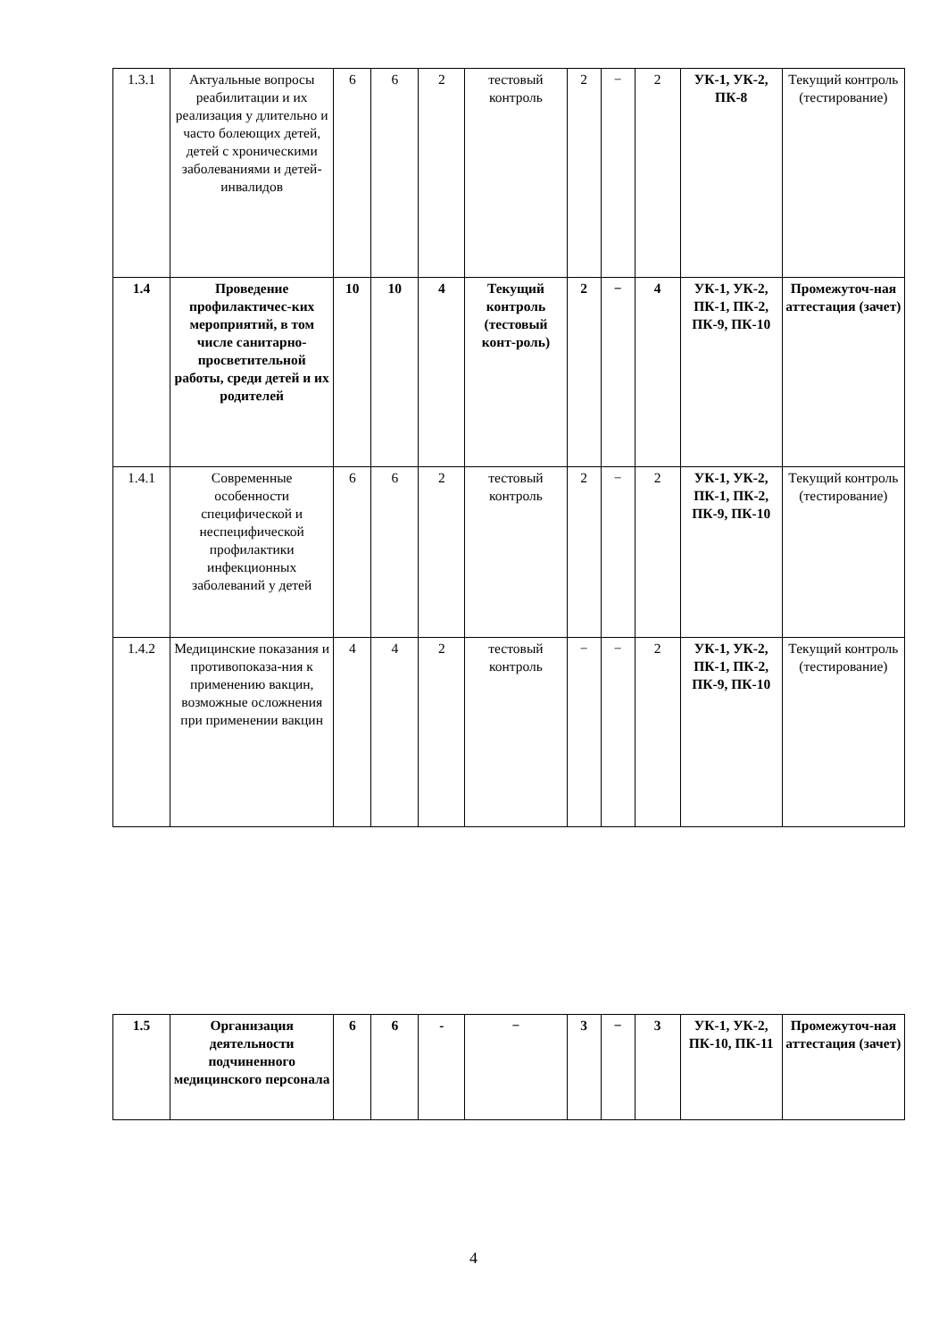| 1.3.1 | Актуальные вопросы реабилитации и их реализация у длительно и часто болеющих детей, детей с хроническими заболеваниями и детей-инвалидов | 6 | 6 | 2 | тестовый контроль | 2 | − | 2 | УК-1, УК-2, ПК-8 | Текущий контроль (тестирование) |
| 1.4 | Проведение профилактичес-ких мероприятий, в том числе санитарно-просветительной работы, среди детей и их родителей | 10 | 10 | 4 | Текущий контроль (тестовый конт-роль) | 2 | − | 4 | УК-1, УК-2, ПК-1, ПК-2, ПК-9, ПК-10 | Промежуточ-ная аттестация (зачет) |
| 1.4.1 | Современные особенности специфической и неспецифической профилактики инфекционных заболеваний у детей | 6 | 6 | 2 | тестовый контроль | 2 | − | 2 | УК-1, УК-2, ПК-1, ПК-2, ПК-9, ПК-10 | Текущий контроль (тестирование) |
| 1.4.2 | Медицинские показания и противопоказа-ния к применению вакцин, возможные осложнения при применении вакцин | 4 | 4 | 2 | тестовый контроль | − | − | 2 | УК-1, УК-2, ПК-1, ПК-2, ПК-9, ПК-10 | Текущий контроль (тестирование) |
| 1.5 | Организация деятельности подчиненного медицинского персонала | 6 | 6 | - | − | 3 | − | 3 | УК-1, УК-2, ПК-10, ПК-11 | Промежуточ-ная аттестация (зачет) |
4